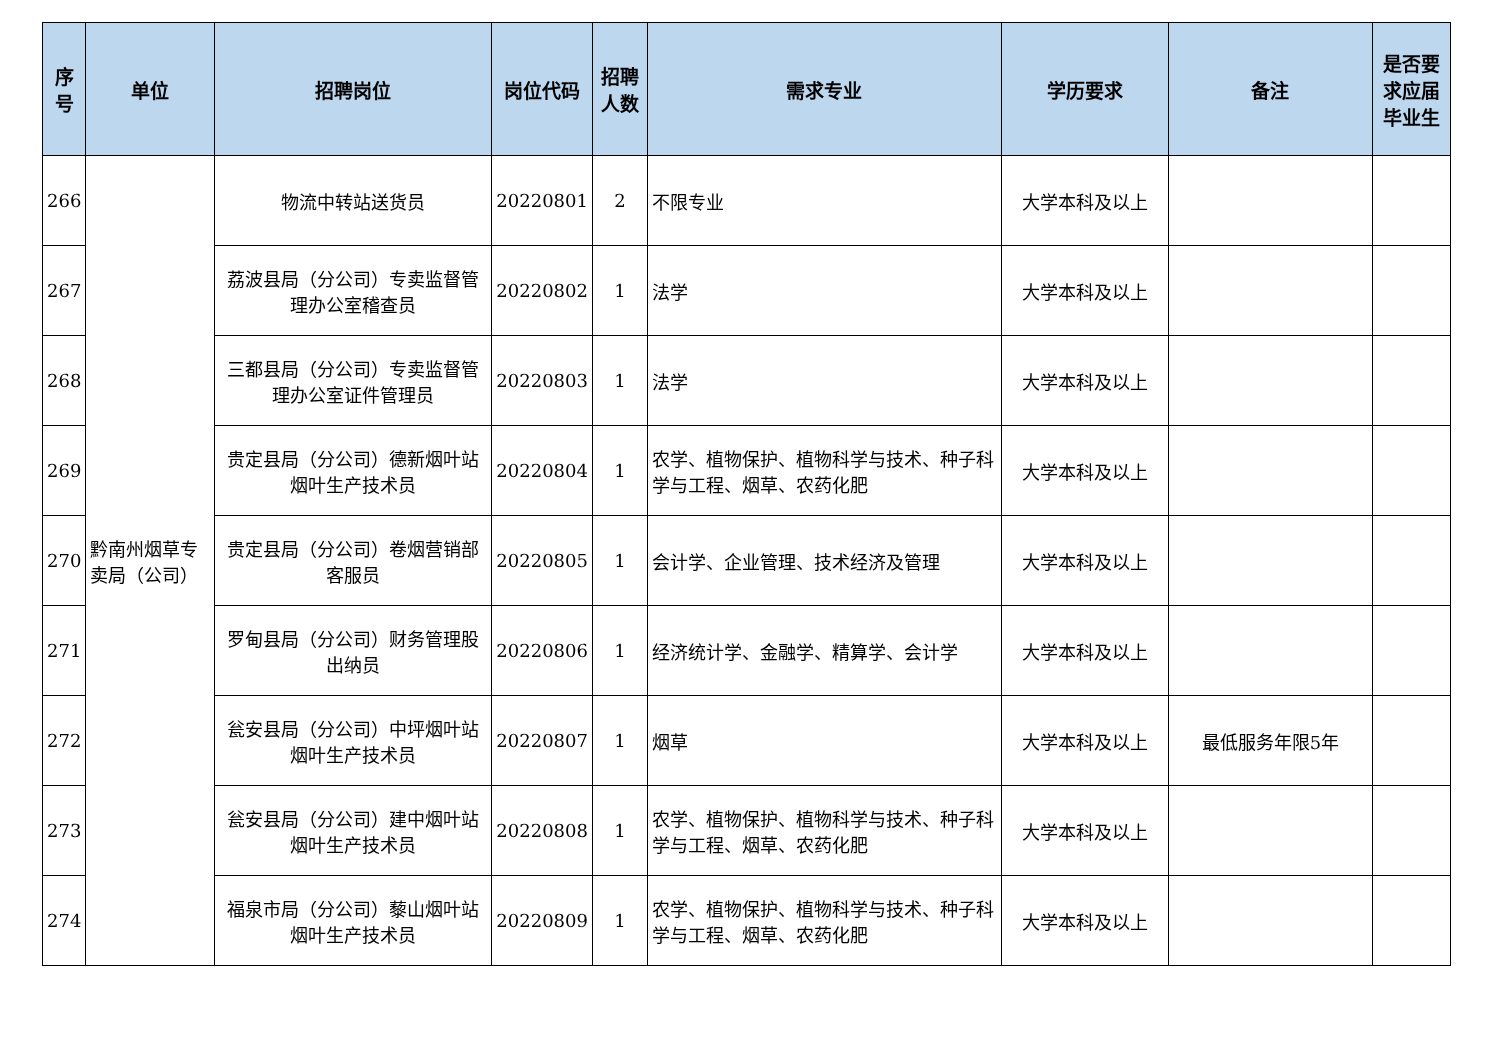| 序号 | 单位 | 招聘岗位 | 岗位代码 | 招聘人数 | 需求专业 | 学历要求 | 备注 | 是否要求应届毕业生 |
| --- | --- | --- | --- | --- | --- | --- | --- | --- |
| 266 | 黔南州烟草专卖局（公司） | 物流中转站送货员 | 20220801 | 2 | 不限专业 | 大学本科及以上 | | |
| 267 | | 荔波县局（分公司）专卖监督管理办公室稽查员 | 20220802 | 1 | 法学 | 大学本科及以上 | | |
| 268 | | 三都县局（分公司）专卖监督管理办公室证件管理员 | 20220803 | 1 | 法学 | 大学本科及以上 | | |
| 269 | | 贵定县局（分公司）德新烟叶站烟叶生产技术员 | 20220804 | 1 | 农学、植物保护、植物科学与技术、种子科学与工程、烟草、农药化肥 | 大学本科及以上 | | |
| 270 | | 贵定县局（分公司）卷烟营销部客服员 | 20220805 | 1 | 会计学、企业管理、技术经济及管理 | 大学本科及以上 | | |
| 271 | | 罗甸县局（分公司）财务管理股出纳员 | 20220806 | 1 | 经济统计学、金融学、精算学、会计学 | 大学本科及以上 | | |
| 272 | | 瓮安县局（分公司）中坪烟叶站烟叶生产技术员 | 20220807 | 1 | 烟草 | 大学本科及以上 | 最低服务年限5年 | |
| 273 | | 瓮安县局（分公司）建中烟叶站烟叶生产技术员 | 20220808 | 1 | 农学、植物保护、植物科学与技术、种子科学与工程、烟草、农药化肥 | 大学本科及以上 | | |
| 274 | | 福泉市局（分公司）藜山烟叶站烟叶生产技术员 | 20220809 | 1 | 农学、植物保护、植物科学与技术、种子科学与工程、烟草、农药化肥 | 大学本科及以上 | | |